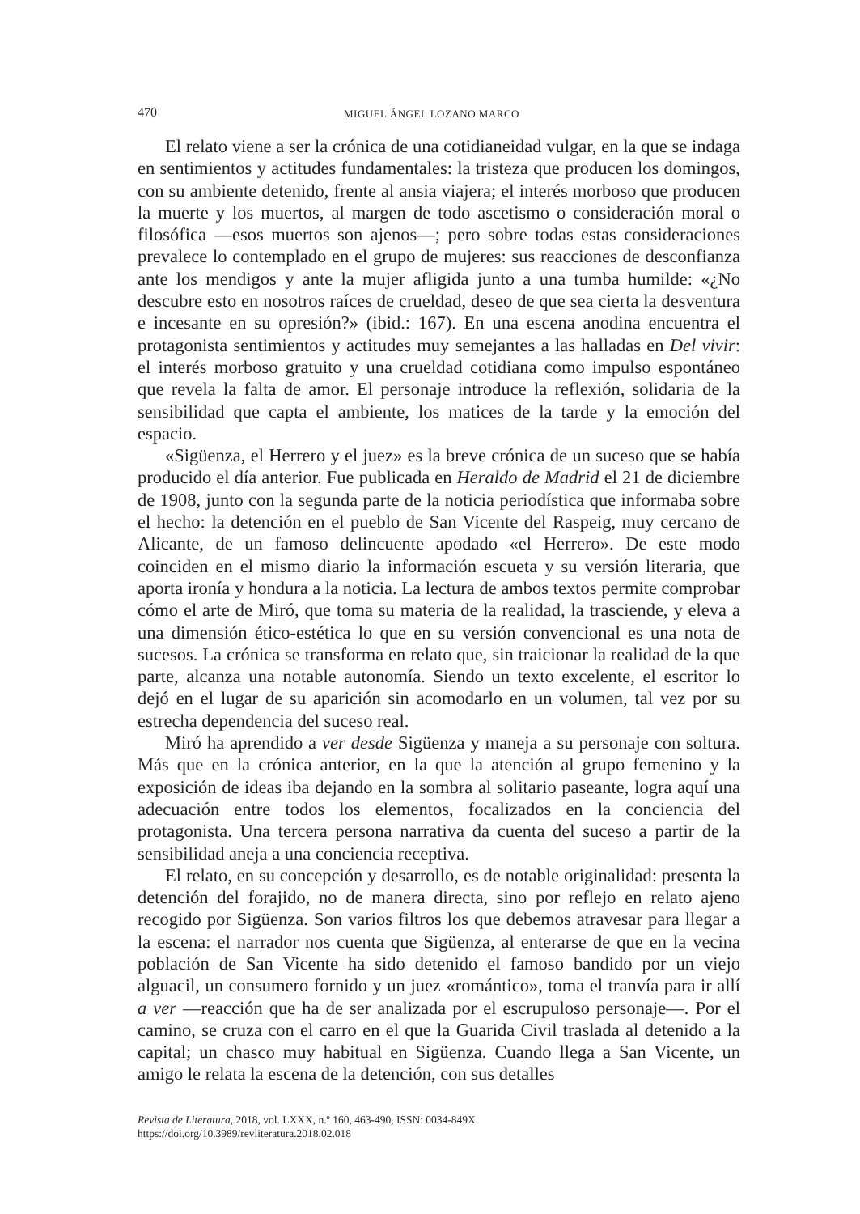470 MIGUEL ÁNGEL LOZANO MARCO
El relato viene a ser la crónica de una cotidianeidad vulgar, en la que se indaga en sentimientos y actitudes fundamentales: la tristeza que producen los domingos, con su ambiente detenido, frente al ansia viajera; el interés morboso que producen la muerte y los muertos, al margen de todo ascetismo o consideración moral o filosófica —esos muertos son ajenos—; pero sobre todas estas consideraciones prevalece lo contemplado en el grupo de mujeres: sus reacciones de desconfianza ante los mendigos y ante la mujer afligida junto a una tumba humilde: «¿No descubre esto en nosotros raíces de crueldad, deseo de que sea cierta la desventura e incesante en su opresión?» (ibid.: 167). En una escena anodina encuentra el protagonista sentimientos y actitudes muy semejantes a las halladas en Del vivir: el interés morboso gratuito y una crueldad cotidiana como impulso espontáneo que revela la falta de amor. El personaje introduce la reflexión, solidaria de la sensibilidad que capta el ambiente, los matices de la tarde y la emoción del espacio.
«Sigüenza, el Herrero y el juez» es la breve crónica de un suceso que se había producido el día anterior. Fue publicada en Heraldo de Madrid el 21 de diciembre de 1908, junto con la segunda parte de la noticia periodística que informaba sobre el hecho: la detención en el pueblo de San Vicente del Raspeig, muy cercano de Alicante, de un famoso delincuente apodado «el Herrero». De este modo coinciden en el mismo diario la información escueta y su versión literaria, que aporta ironía y hondura a la noticia. La lectura de ambos textos permite comprobar cómo el arte de Miró, que toma su materia de la realidad, la trasciende, y eleva a una dimensión ético-estética lo que en su versión convencional es una nota de sucesos. La crónica se transforma en relato que, sin traicionar la realidad de la que parte, alcanza una notable autonomía. Siendo un texto excelente, el escritor lo dejó en el lugar de su aparición sin acomodarlo en un volumen, tal vez por su estrecha dependencia del suceso real.
Miró ha aprendido a ver desde Sigüenza y maneja a su personaje con soltura. Más que en la crónica anterior, en la que la atención al grupo femenino y la exposición de ideas iba dejando en la sombra al solitario paseante, logra aquí una adecuación entre todos los elementos, focalizados en la conciencia del protagonista. Una tercera persona narrativa da cuenta del suceso a partir de la sensibilidad aneja a una conciencia receptiva.
El relato, en su concepción y desarrollo, es de notable originalidad: presenta la detención del forajido, no de manera directa, sino por reflejo en relato ajeno recogido por Sigüenza. Son varios filtros los que debemos atravesar para llegar a la escena: el narrador nos cuenta que Sigüenza, al enterarse de que en la vecina población de San Vicente ha sido detenido el famoso bandido por un viejo alguacil, un consumero fornido y un juez «romántico», toma el tranvía para ir allí a ver —reacción que ha de ser analizada por el escrupuloso personaje—. Por el camino, se cruza con el carro en el que la Guarida Civil traslada al detenido a la capital; un chasco muy habitual en Sigüenza. Cuando llega a San Vicente, un amigo le relata la escena de la detención, con sus detalles
Revista de Literatura, 2018, vol. LXXX, n.º 160, 463-490, ISSN: 0034-849X
https://doi.org/10.3989/revliteratura.2018.02.018